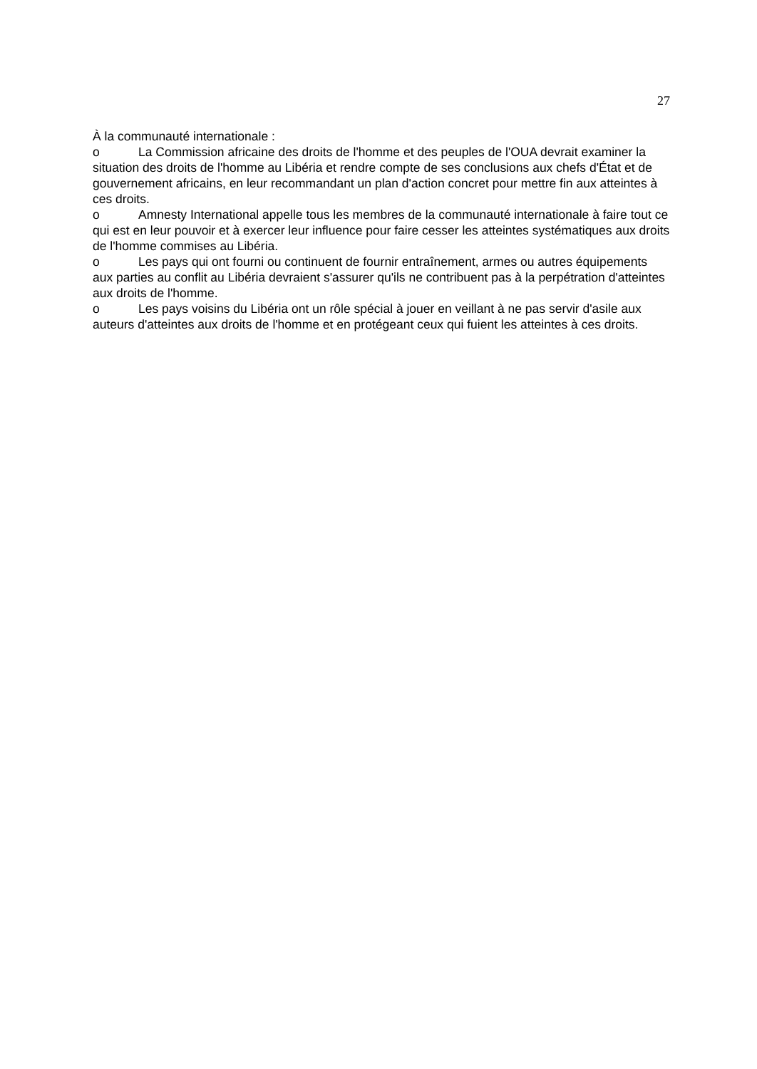27
À la communauté internationale :
o La Commission africaine des droits de l'homme et des peuples de l'OUA devrait examiner la situation des droits de l'homme au Libéria et rendre compte de ses conclusions aux chefs d'État et de gouvernement africains, en leur recommandant un plan d'action concret pour mettre fin aux atteintes à ces droits.
o Amnesty International appelle tous les membres de la communauté internationale à faire tout ce qui est en leur pouvoir et à exercer leur influence pour faire cesser les atteintes systématiques aux droits de l'homme commises au Libéria.
o Les pays qui ont fourni ou continuent de fournir entraînement, armes ou autres équipements aux parties au conflit au Libéria devraient s'assurer qu'ils ne contribuent pas à la perpétration d'atteintes aux droits de l'homme.
o Les pays voisins du Libéria ont un rôle spécial à jouer en veillant à ne pas servir d'asile aux auteurs d'atteintes aux droits de l'homme et en protégeant ceux qui fuient les atteintes à ces droits.